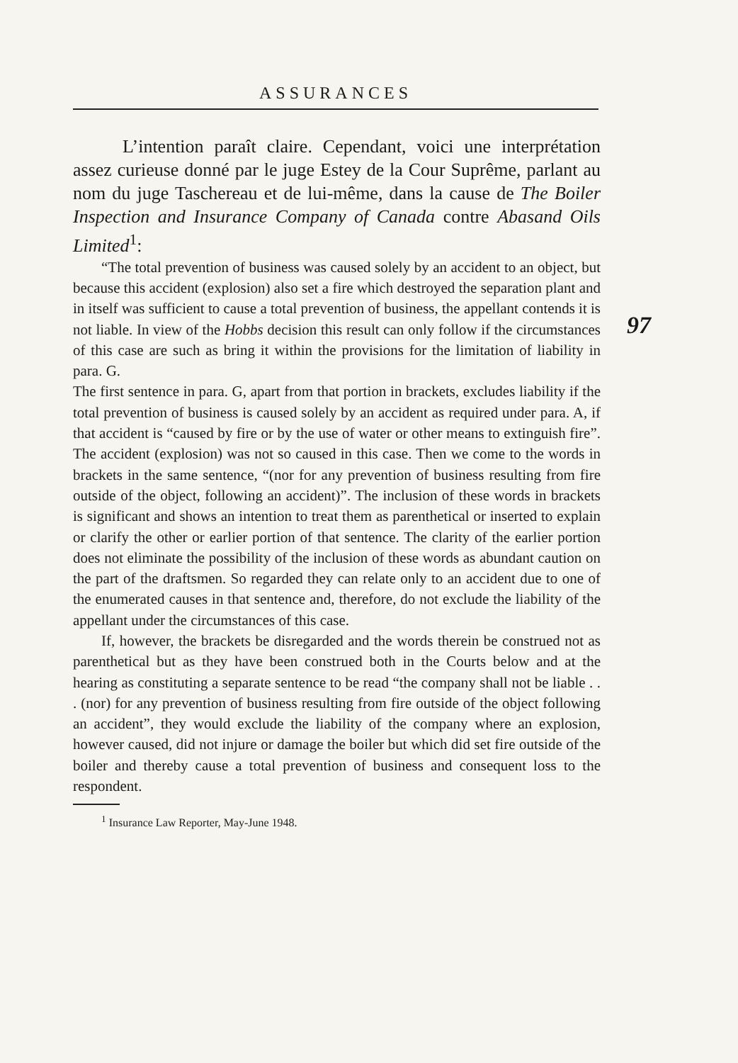ASSURANCES
97
L’intention paraît claire. Cependant, voici une interprétation assez curieuse donné par le juge Estey de la Cour Suprême, parlant au nom du juge Taschereau et de lui-même, dans la cause de The Boiler Inspection and Insurance Company of Canada contre Abasand Oils Limited<sup>1</sup>:
“The total prevention of business was caused solely by an accident to an object, but because this accident (explosion) also set a fire which destroyed the separation plant and in itself was sufficient to cause a total prevention of business, the appellant contends it is not liable. In view of the Hobbs decision this result can only follow if the circumstances of this case are such as bring it within the provisions for the limitation of liability in para. G.
The first sentence in para. G, apart from that portion in brackets, excludes liability if the total prevention of business is caused solely by an accident as required under para. A, if that accident is “caused by fire or by the use of water or other means to extinguish fire”. The accident (explosion) was not so caused in this case. Then we come to the words in brackets in the same sentence, “(nor for any prevention of business resulting from fire outside of the object, following an accident)”. The inclusion of these words in brackets is significant and shows an intention to treat them as parenthetical or inserted to explain or clarify the other or earlier portion of that sentence. The clarity of the earlier portion does not eliminate the possibility of the inclusion of these words as abundant caution on the part of the draftsmen. So regarded they can relate only to an accident due to one of the enumerated causes in that sentence and, therefore, do not exclude the liability of the appellant under the circumstances of this case.
If, however, the brackets be disregarded and the words therein be construed not as parenthetical but as they have been construed both in the Courts below and at the hearing as constituting a separate sentence to be read “the company shall not be liable . . . (nor) for any prevention of business resulting from fire outside of the object following an accident”, they would exclude the liability of the company where an explosion, however caused, did not injure or damage the boiler but which did set fire outside of the boiler and thereby cause a total prevention of business and consequent loss to the respondent.
<sup>1</sup> Insurance Law Reporter, May-June 1948.